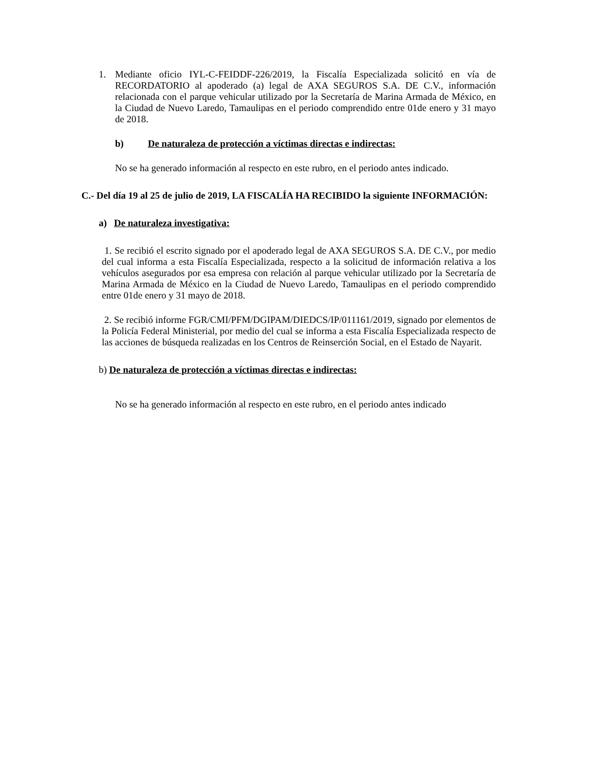1. Mediante oficio IYL-C-FEIDDF-226/2019, la Fiscalía Especializada solicitó en vía de RECORDATORIO al apoderado (a) legal de AXA SEGUROS S.A. DE C.V., información relacionada con el parque vehicular utilizado por la Secretaría de Marina Armada de México, en la Ciudad de Nuevo Laredo, Tamaulipas en el periodo comprendido entre 01de enero y 31 mayo de 2018.
b) De naturaleza de protección a víctimas directas e indirectas:
No se ha generado información al respecto en este rubro, en el periodo antes indicado.
C.- Del día 19 al 25 de julio de 2019, LA FISCALÍA HA RECIBIDO la siguiente INFORMACIÓN:
a) De naturaleza investigativa:
1. Se recibió el escrito signado por el apoderado legal de AXA SEGUROS S.A. DE C.V., por medio del cual informa a esta Fiscalía Especializada, respecto a la solicitud de información relativa a los vehículos asegurados por esa empresa con relación al parque vehicular utilizado por la Secretaría de Marina Armada de México en la Ciudad de Nuevo Laredo, Tamaulipas en el periodo comprendido entre 01de enero y 31 mayo de 2018.
2. Se recibió informe FGR/CMI/PFM/DGIPAM/DIEDCS/IP/011161/2019, signado por elementos de la Policía Federal Ministerial, por medio del cual se informa a esta Fiscalía Especializada respecto de las acciones de búsqueda realizadas en los Centros de Reinserción Social, en el Estado de Nayarit.
b) De naturaleza de protección a víctimas directas e indirectas:
No se ha generado información al respecto en este rubro, en el periodo antes indicado